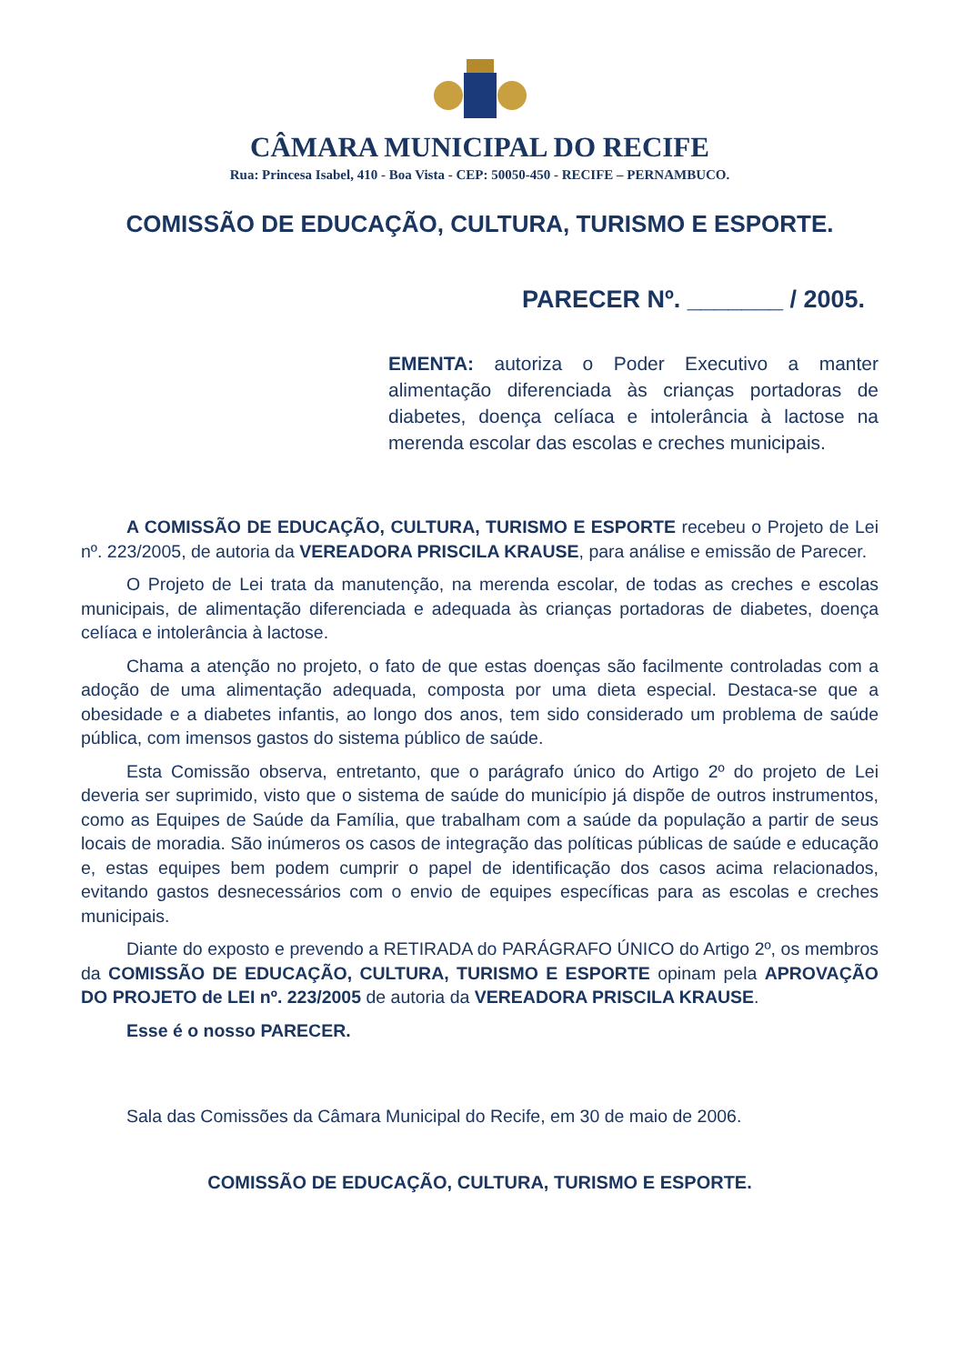CÂMARA MUNICIPAL DO RECIFE
Rua: Princesa Isabel, 410 - Boa Vista - CEP: 50050-450 - RECIFE – PERNAMBUCO.
COMISSÃO DE EDUCAÇÃO, CULTURA, TURISMO E ESPORTE.
PARECER Nº. _______ / 2005.
EMENTA: autoriza o Poder Executivo a manter alimentação diferenciada às crianças portadoras de diabetes, doença celíaca e intolerância à lactose na merenda escolar das escolas e creches municipais.
A COMISSÃO DE EDUCAÇÃO, CULTURA, TURISMO E ESPORTE recebeu o Projeto de Lei nº. 223/2005, de autoria da VEREADORA PRISCILA KRAUSE, para análise e emissão de Parecer.
O Projeto de Lei trata da manutenção, na merenda escolar, de todas as creches e escolas municipais, de alimentação diferenciada e adequada às crianças portadoras de diabetes, doença celíaca e intolerância à lactose.
Chama a atenção no projeto, o fato de que estas doenças são facilmente controladas com a adoção de uma alimentação adequada, composta por uma dieta especial. Destaca-se que a obesidade e a diabetes infantis, ao longo dos anos, tem sido considerado um problema de saúde pública, com imensos gastos do sistema público de saúde.
Esta Comissão observa, entretanto, que o parágrafo único do Artigo 2º do projeto de Lei deveria ser suprimido, visto que o sistema de saúde do município já dispõe de outros instrumentos, como as Equipes de Saúde da Família, que trabalham com a saúde da população a partir de seus locais de moradia. São inúmeros os casos de integração das políticas públicas de saúde e educação e, estas equipes bem podem cumprir o papel de identificação dos casos acima relacionados, evitando gastos desnecessários com o envio de equipes específicas para as escolas e creches municipais.
Diante do exposto e prevendo a RETIRADA do PARÁGRAFO ÚNICO do Artigo 2º, os membros da COMISSÃO DE EDUCAÇÃO, CULTURA, TURISMO E ESPORTE opinam pela APROVAÇÃO DO PROJETO de LEI nº. 223/2005 de autoria da VEREADORA PRISCILA KRAUSE.
Esse é o nosso PARECER.
Sala das Comissões da Câmara Municipal do Recife, em 30 de maio de 2006.
COMISSÃO DE EDUCAÇÃO, CULTURA, TURISMO E ESPORTE.